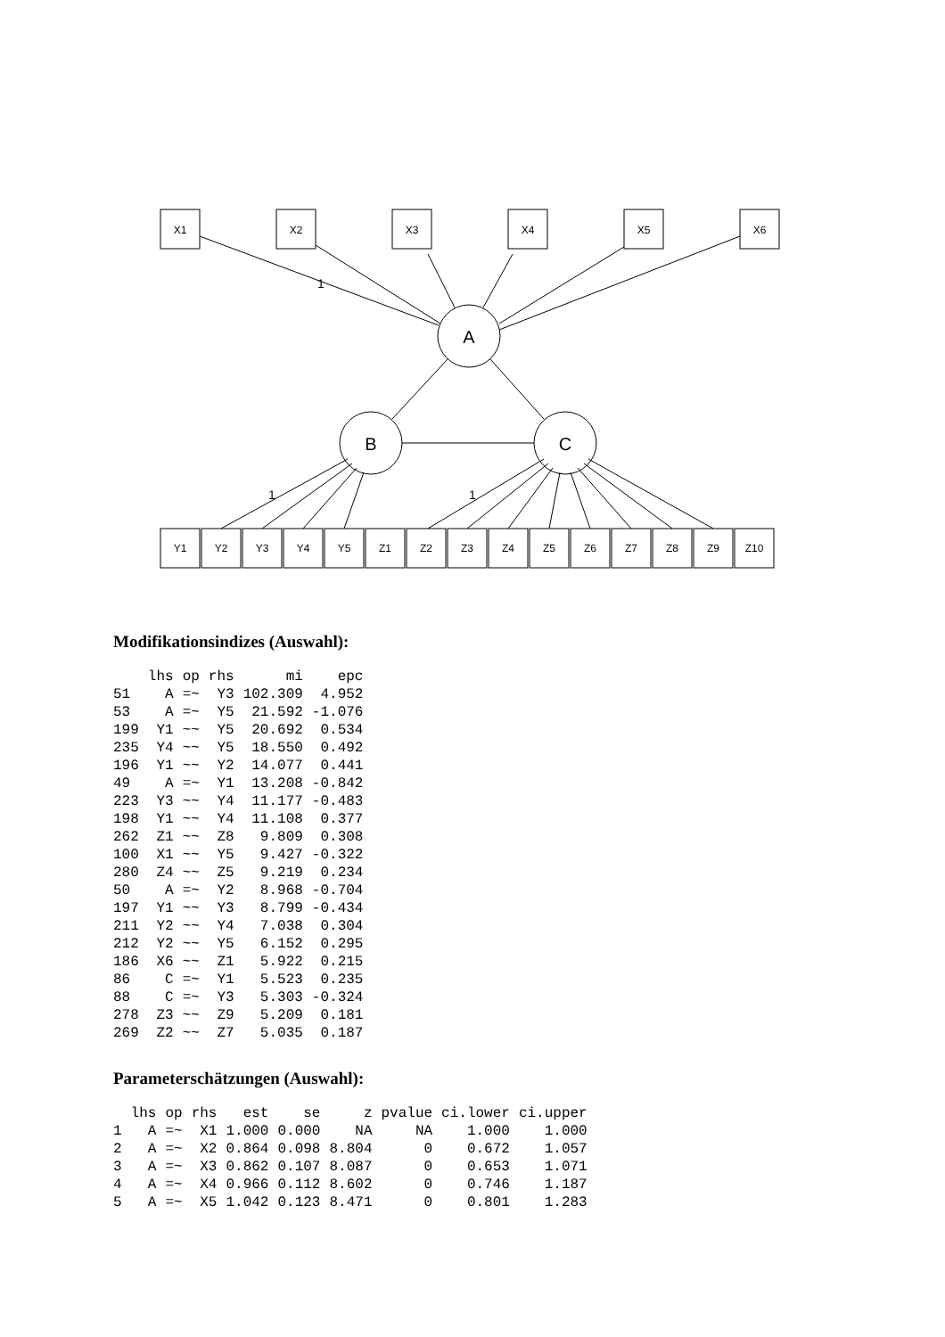X1
X2
X3
X4
X5
X6
A
B
C
1
1
1
Y1
Y2
Y3
Y4
Y5
Z1
Z2
Z3
Z4
Z5
Z6
Z7
Z8
Z9
Z10
Modifikationsindizes (Auswahl):
| | lhs | op | rhs | mi | epc |
| --- | --- | --- | --- | --- | --- |
| 51 | A | =~ | Y3 | 102.309 | 4.952 |
| 53 | A | =~ | Y5 | 21.592 | -1.076 |
| 199 | Y1 | ~~ | Y5 | 20.692 | 0.534 |
| 235 | Y4 | ~~ | Y5 | 18.550 | 0.492 |
| 196 | Y1 | ~~ | Y2 | 14.077 | 0.441 |
| 49 | A | =~ | Y1 | 13.208 | -0.842 |
| 223 | Y3 | ~~ | Y4 | 11.177 | -0.483 |
| 198 | Y1 | ~~ | Y4 | 11.108 | 0.377 |
| 262 | Z1 | ~~ | Z8 | 9.809 | 0.308 |
| 100 | X1 | ~~ | Y5 | 9.427 | -0.322 |
| 280 | Z4 | ~~ | Z5 | 9.219 | 0.234 |
| 50 | A | =~ | Y2 | 8.968 | -0.704 |
| 197 | Y1 | ~~ | Y3 | 8.799 | -0.434 |
| 211 | Y2 | ~~ | Y4 | 7.038 | 0.304 |
| 212 | Y2 | ~~ | Y5 | 6.152 | 0.295 |
| 186 | X6 | ~~ | Z1 | 5.922 | 0.215 |
| 86 | C | =~ | Y1 | 5.523 | 0.235 |
| 88 | C | =~ | Y3 | 5.303 | -0.324 |
| 278 | Z3 | ~~ | Z9 | 5.209 | 0.181 |
| 269 | Z2 | ~~ | Z7 | 5.035 | 0.187 |
Parameterschätzungen (Auswahl):
| | lhs | op | rhs | est | se | z | pvalue | ci.lower | ci.upper |
| --- | --- | --- | --- | --- | --- | --- | --- | --- | --- |
| 1 | A | =~ | X1 | 1.000 | 0.000 | NA | NA | 1.000 | 1.000 |
| 2 | A | =~ | X2 | 0.864 | 0.098 | 8.804 | 0 | 0.672 | 1.057 |
| 3 | A | =~ | X3 | 0.862 | 0.107 | 8.087 | 0 | 0.653 | 1.071 |
| 4 | A | =~ | X4 | 0.966 | 0.112 | 8.602 | 0 | 0.746 | 1.187 |
| 5 | A | =~ | X5 | 1.042 | 0.123 | 8.471 | 0 | 0.801 | 1.283 |